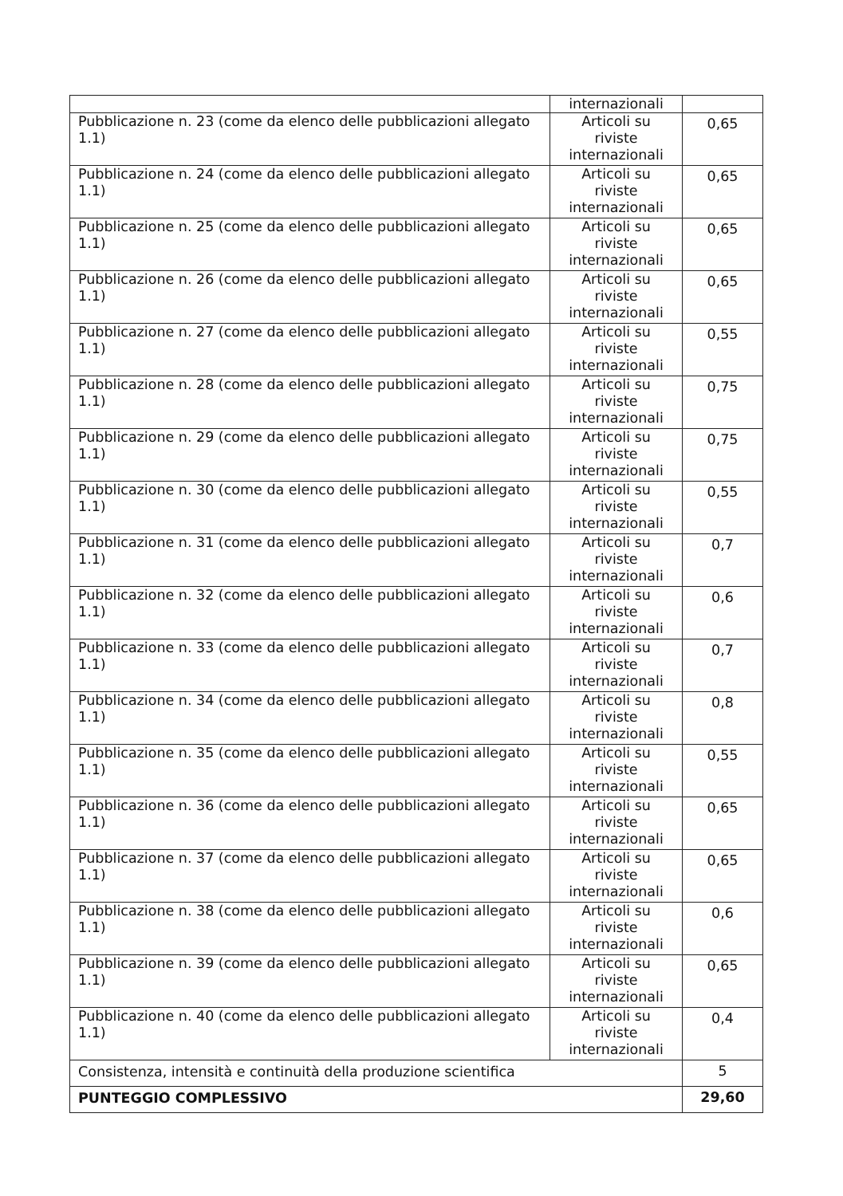| | internazionali | |
| Pubblicazione n. 23 (come da elenco delle pubblicazioni allegato 1.1) | Articoli su riviste internazionali | 0,65 |
| Pubblicazione n. 24 (come da elenco delle pubblicazioni allegato 1.1) | Articoli su riviste internazionali | 0,65 |
| Pubblicazione n. 25 (come da elenco delle pubblicazioni allegato 1.1) | Articoli su riviste internazionali | 0,65 |
| Pubblicazione n. 26 (come da elenco delle pubblicazioni allegato 1.1) | Articoli su riviste internazionali | 0,65 |
| Pubblicazione n. 27 (come da elenco delle pubblicazioni allegato 1.1) | Articoli su riviste internazionali | 0,55 |
| Pubblicazione n. 28 (come da elenco delle pubblicazioni allegato 1.1) | Articoli su riviste internazionali | 0,75 |
| Pubblicazione n. 29 (come da elenco delle pubblicazioni allegato 1.1) | Articoli su riviste internazionali | 0,75 |
| Pubblicazione n. 30 (come da elenco delle pubblicazioni allegato 1.1) | Articoli su riviste internazionali | 0,55 |
| Pubblicazione n. 31 (come da elenco delle pubblicazioni allegato 1.1) | Articoli su riviste internazionali | 0,7 |
| Pubblicazione n. 32 (come da elenco delle pubblicazioni allegato 1.1) | Articoli su riviste internazionali | 0,6 |
| Pubblicazione n. 33 (come da elenco delle pubblicazioni allegato 1.1) | Articoli su riviste internazionali | 0,7 |
| Pubblicazione n. 34 (come da elenco delle pubblicazioni allegato 1.1) | Articoli su riviste internazionali | 0,8 |
| Pubblicazione n. 35 (come da elenco delle pubblicazioni allegato 1.1) | Articoli su riviste internazionali | 0,55 |
| Pubblicazione n. 36 (come da elenco delle pubblicazioni allegato 1.1) | Articoli su riviste internazionali | 0,65 |
| Pubblicazione n. 37 (come da elenco delle pubblicazioni allegato 1.1) | Articoli su riviste internazionali | 0,65 |
| Pubblicazione n. 38 (come da elenco delle pubblicazioni allegato 1.1) | Articoli su riviste internazionali | 0,6 |
| Pubblicazione n. 39 (come da elenco delle pubblicazioni allegato 1.1) | Articoli su riviste internazionali | 0,65 |
| Pubblicazione n. 40 (come da elenco delle pubblicazioni allegato 1.1) | Articoli su riviste internazionali | 0,4 |
| Consistenza, intensità e continuità della produzione scientifica | | 5 |
| PUNTEGGIO COMPLESSIVO | | 29,60 |